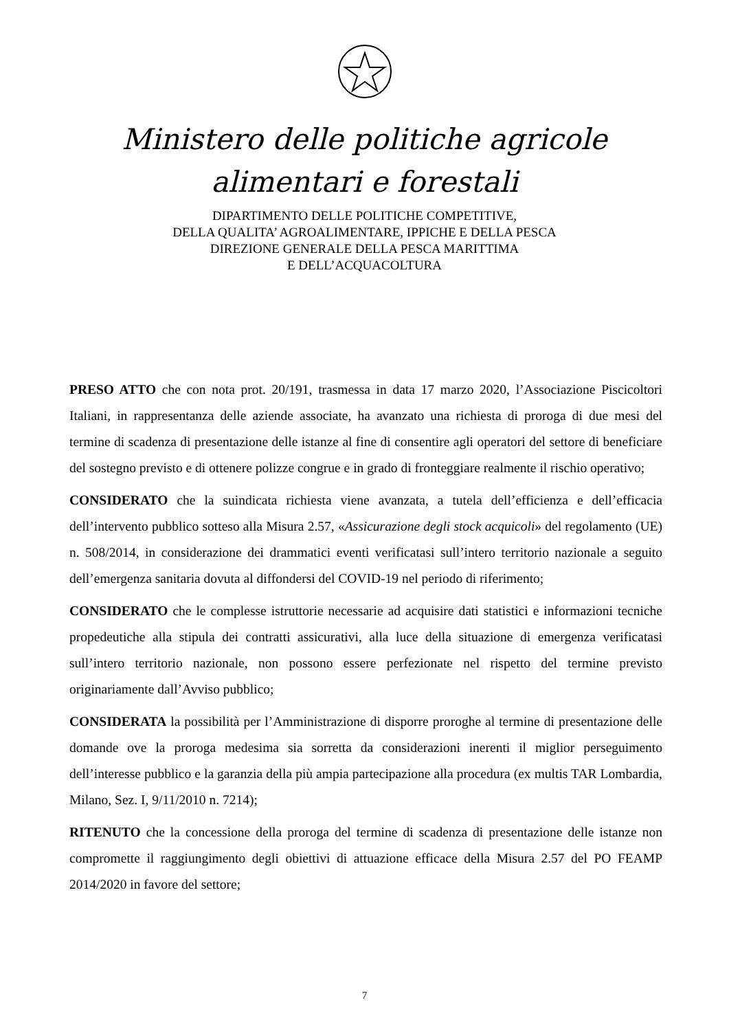Ministero delle politiche agricole
alimentari e forestali
DIPARTIMENTO DELLE POLITICHE COMPETITIVE,
DELLA QUALITA’ AGROALIMENTARE, IPPICHE E DELLA PESCA
DIREZIONE GENERALE DELLA PESCA MARITTIMA
E DELL’ACQUACOLTURA
PRESO ATTO che con nota prot. 20/191, trasmessa in data 17 marzo 2020, l’Associazione Piscicoltori Italiani, in rappresentanza delle aziende associate, ha avanzato una richiesta di proroga di due mesi del termine di scadenza di presentazione delle istanze al fine di consentire agli operatori del settore di beneficiare del sostegno previsto e di ottenere polizze congrue e in grado di fronteggiare realmente il rischio operativo;
CONSIDERATO che la suindicata richiesta viene avanzata, a tutela dell’efficienza e dell’efficacia dell’intervento pubblico sotteso alla Misura 2.57, «Assicurazione degli stock acquicoli» del regolamento (UE) n. 508/2014, in considerazione dei drammatici eventi verificatasi sull’intero territorio nazionale a seguito dell’emergenza sanitaria dovuta al diffondersi del COVID-19 nel periodo di riferimento;
CONSIDERATO che le complesse istruttorie necessarie ad acquisire dati statistici e informazioni tecniche propedeutiche alla stipula dei contratti assicurativi, alla luce della situazione di emergenza verificatasi sull’intero territorio nazionale, non possono essere perfezionate nel rispetto del termine previsto originariamente dall’Avviso pubblico;
CONSIDERATA la possibilità per l’Amministrazione di disporre proroghe al termine di presentazione delle domande ove la proroga medesima sia sorretta da considerazioni inerenti il miglior perseguimento dell’interesse pubblico e la garanzia della più ampia partecipazione alla procedura (ex multis TAR Lombardia, Milano, Sez. I, 9/11/2010 n. 7214);
RITENUTO che la concessione della proroga del termine di scadenza di presentazione delle istanze non compromette il raggiungimento degli obiettivi di attuazione efficace della Misura 2.57 del PO FEAMP 2014/2020 in favore del settore;
7